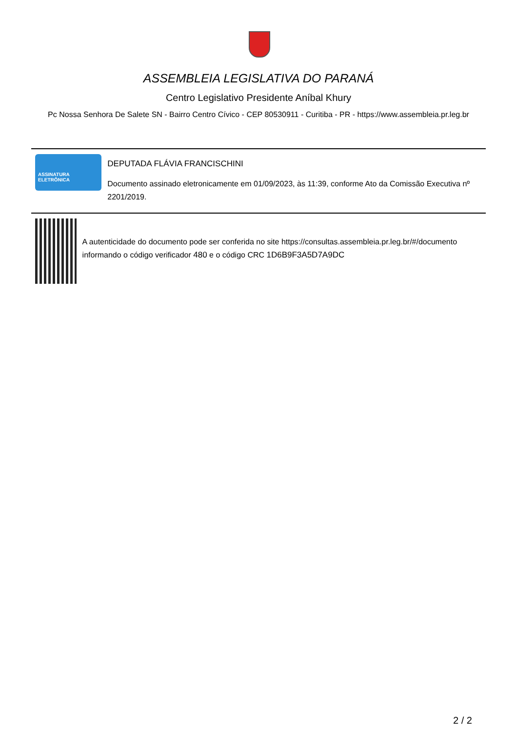ASSEMBLEIA LEGISLATIVA DO PARANÁ
Centro Legislativo Presidente Aníbal Khury
Pc Nossa Senhora De Salete SN - Bairro Centro Cívico - CEP 80530911 - Curitiba - PR - https://www.assembleia.pr.leg.br
ASSINATURA
ELETRÔNICA
DEPUTADA FLÁVIA FRANCISCHINI
Documento assinado eletronicamente em 01/09/2023, às 11:39, conforme Ato da Comissão Executiva nº 2201/2019.
A autenticidade do documento pode ser conferida no site https://consultas.assembleia.pr.leg.br/#/documento informando o código verificador 480 e o código CRC 1D6B9F3A5D7A9DC
2 / 2